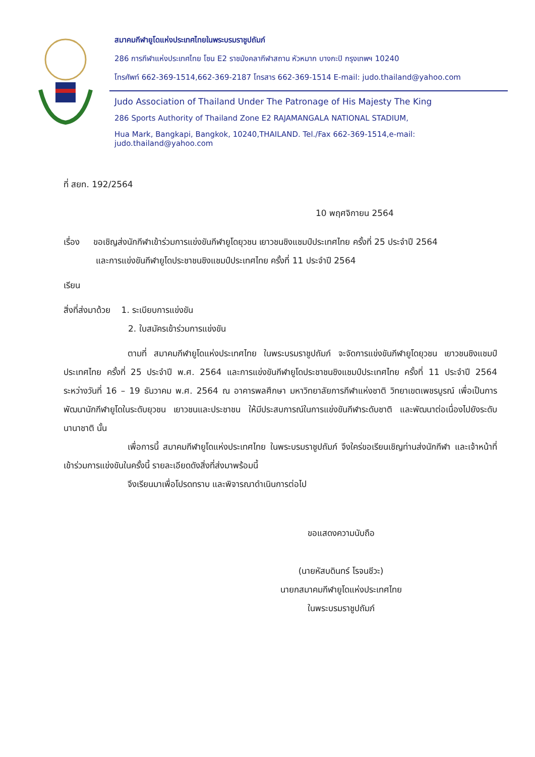สมาคมกีฬายูโดแห่งประเทศไทยในพระบรมราชูปถัมภ์
286 การกีฬาแห่งประเทศไทย โซน E2 ราชมังคลากีฬาสถาน หัวหมาก บางกะปิ กรุงเทพฯ 10240
โทรศัพท์ 662-369-1514,662-369-2187 โทรสาร 662-369-1514 E-mail: judo.thailand@yahoo.com
Judo Association of Thailand Under The Patronage of His Majesty The King
286 Sports Authority of Thailand Zone E2 RAJAMANGALA NATIONAL STADIUM,
Hua Mark, Bangkapi, Bangkok, 10240,THAILAND. Tel./Fax 662-369-1514,e-mail: judo.thailand@yahoo.com
ที่ สยท. 192/2564
10 พฤศจิกายน 2564
เรื่อง ขอเชิญส่งนักกีฬาเข้าร่วมการแข่งขันกีฬายูโดยุวชน เยาวชนชิงแชมป์ประเทศไทย ครั้งที่ 25 ประจำปี 2564
และการแข่งขันกีฬายูโดประชาชนชิงแชมป์ประเทศไทย ครั้งที่ 11 ประจำปี 2564
เรียน
สิ่งที่ส่งมาด้วย 1. ระเบียบการแข่งขัน
2. ใบสมัครเข้าร่วมการแข่งขัน
ตามที่ สมาคมกีฬายูโดแห่งประเทศไทย ในพระบรมราชูปถัมภ์ จะจัดการแข่งขันกีฬายูโดยุวชน เยาวชนชิงแชมป์ประเทศไทย ครั้งที่ 25 ประจำปี พ.ศ. 2564 และการแข่งขันกีฬายูโดประชาชนชิงแชมป์ประเทศไทย ครั้งที่ 11 ประจำปี 2564 ระหว่างวันที่ 16 – 19 ธันวาคม พ.ศ. 2564 ณ อาคารพลศึกษา มหาวิทยาลัยการกีฬาแห่งชาติ วิทยาเขตเพชรบูรณ์ เพื่อเป็นการพัฒนานักกีฬายูโดในระดับยุวชน เยาวชนและประชาชน ให้มีประสบการณ์ในการแข่งขันกีฬาระดับชาติ และพัฒนาต่อเนื่องไปยังระดับนานาชาติ นั้น
เพื่อการนี้ สมาคมกีฬายูโดแห่งประเทศไทย ในพระบรมราชูปถัมภ์ จึงใคร่ขอเรียนเชิญท่านส่งนักกีฬา และเจ้าหน้าที่ เข้าร่วมการแข่งขันในครั้งนี้ รายละเอียดดังสิ่งที่ส่งมาพร้อมนี้
จึงเรียนมาเพื่อโปรดทราบ และพิจารณาดำเนินการต่อไป
ขอแสดงความนับถือ
(นายหัสบดินทร์ โรจนชีวะ)
นายกสมาคมกีฬายูโดแห่งประเทศไทย
ในพระบรมราชูปถัมภ์